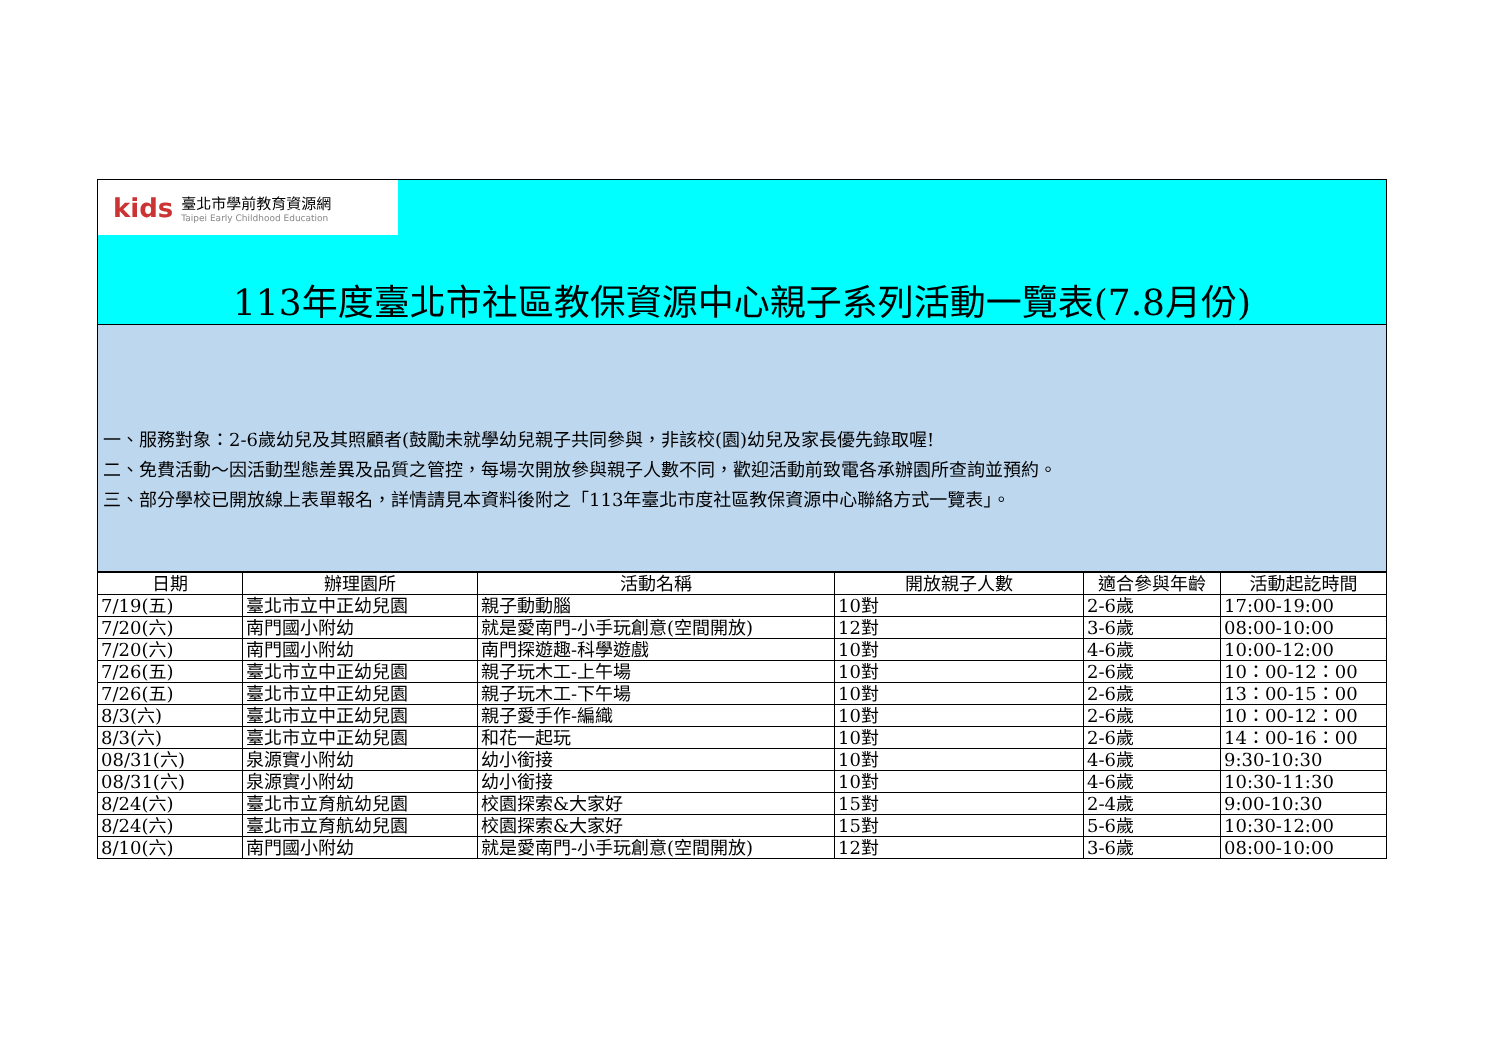kids
臺北市學前教育資源網
Taipei Early Childhood Education
113年度臺北市社區教保資源中心親子系列活動一覽表(7.8月份)
一、服務對象：2-6歲幼兒及其照顧者(鼓勵未就學幼兒親子共同參與，非該校(園)幼兒及家長優先錄取喔!
二、免費活動～因活動型態差異及品質之管控，每場次開放參與親子人數不同，歡迎活動前致電各承辦園所查詢並預約。
三、部分學校已開放線上表單報名，詳情請見本資料後附之「113年臺北市度社區教保資源中心聯絡方式一覽表」。
| 日期 | 辦理園所 | 活動名稱 | 開放親子人數 | 適合參與年齡 | 活動起訖時間 |
| --- | --- | --- | --- | --- | --- |
| 7/19(五) | 臺北市立中正幼兒園 | 親子動動腦 | 10對 | 2-6歲 | 17:00-19:00 |
| 7/20(六) | 南門國小附幼 | 就是愛南門-小手玩創意(空間開放) | 12對 | 3-6歲 | 08:00-10:00 |
| 7/20(六) | 南門國小附幼 | 南門探遊趣-科學遊戲 | 10對 | 4-6歲 | 10:00-12:00 |
| 7/26(五) | 臺北市立中正幼兒園 | 親子玩木工-上午場 | 10對 | 2-6歲 | 10：00-12：00 |
| 7/26(五) | 臺北市立中正幼兒園 | 親子玩木工-下午場 | 10對 | 2-6歲 | 13：00-15：00 |
| 8/3(六) | 臺北市立中正幼兒園 | 親子愛手作-編織 | 10對 | 2-6歲 | 10：00-12：00 |
| 8/3(六) | 臺北市立中正幼兒園 | 和花一起玩 | 10對 | 2-6歲 | 14：00-16：00 |
| 08/31(六) | 泉源實小附幼 | 幼小銜接 | 10對 | 4-6歲 | 9:30-10:30 |
| 08/31(六) | 泉源實小附幼 | 幼小銜接 | 10對 | 4-6歲 | 10:30-11:30 |
| 8/24(六) | 臺北市立育航幼兒園 | 校園探索&大家好 | 15對 | 2-4歲 | 9:00-10:30 |
| 8/24(六) | 臺北市立育航幼兒園 | 校園探索&大家好 | 15對 | 5-6歲 | 10:30-12:00 |
| 8/10(六) | 南門國小附幼 | 就是愛南門-小手玩創意(空間開放) | 12對 | 3-6歲 | 08:00-10:00 |